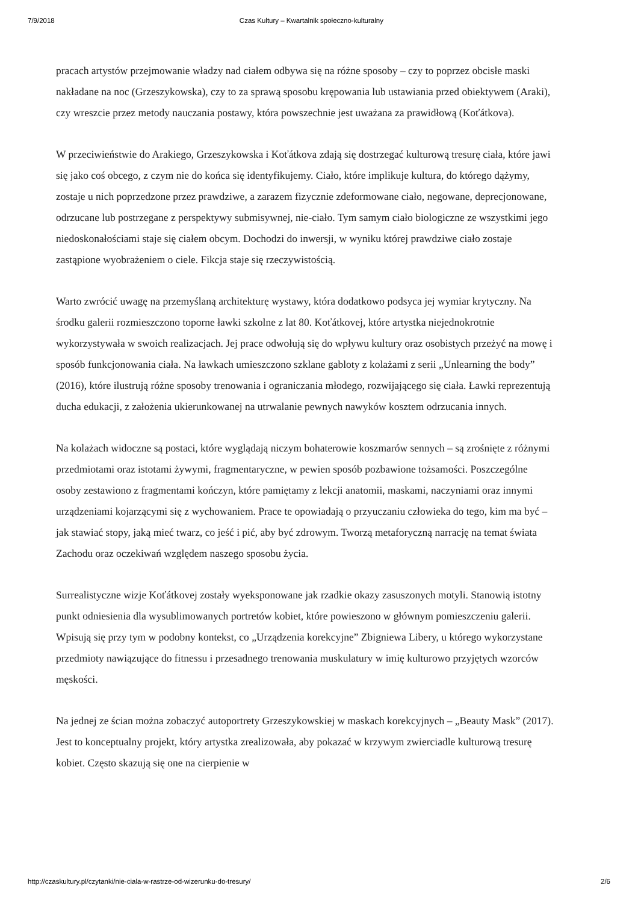7/9/2018 Czas Kultury – Kwartalnik społeczno-kulturalny
pracach artystów przejmowanie władzy nad ciałem odbywa się na różne sposoby – czy to poprzez obcisłe maski nakładane na noc (Grzeszykowska), czy to za sprawą sposobu krępowania lub ustawiania przed obiektywem (Araki), czy wreszcie przez metody nauczania postawy, która powszechnie jest uważana za prawidłową (Koťátkova).
W przeciwieństwie do Arakiego, Grzeszykowska i Koťátkova zdają się dostrzegać kulturową tresurę ciała, które jawi się jako coś obcego, z czym nie do końca się identyfikujemy. Ciało, które implikuje kultura, do którego dążymy, zostaje u nich poprzedzone przez prawdziwe, a zarazem fizycznie zdeformowane ciało, negowane, deprecjonowane, odrzucane lub postrzegane z perspektywy submisywnej, nie-ciało. Tym samym ciało biologiczne ze wszystkimi jego niedoskonałościami staje się ciałem obcym. Dochodzi do inwersji, w wyniku której prawdziwe ciało zostaje zastąpione wyobrażeniem o ciele. Fikcja staje się rzeczywistością.
Warto zwrócić uwagę na przemyślaną architekturę wystawy, która dodatkowo podsyca jej wymiar krytyczny. Na środku galerii rozmieszczono toporne ławki szkolne z lat 80. Koťátkovej, które artystka niejednokrotnie wykorzystywała w swoich realizacjach. Jej prace odwołują się do wpływu kultury oraz osobistych przeżyć na mowę i sposób funkcjonowania ciała. Na ławkach umieszczono szklane gabloty z kolażami z serii „Unlearning the body” (2016), które ilustrują różne sposoby trenowania i ograniczania młodego, rozwijającego się ciała. Ławki reprezentują ducha edukacji, z założenia ukierunkowanej na utrwalanie pewnych nawyków kosztem odrzucania innych.
Na kolażach widoczne są postaci, które wyglądają niczym bohaterowie koszmarów sennych – są zrośnięte z różnymi przedmiotami oraz istotami żywymi, fragmentaryczne, w pewien sposób pozbawione tożsamości. Poszczególne osoby zestawiono z fragmentami kończyn, które pamiętamy z lekcji anatomii, maskami, naczyniami oraz innymi urządzeniami kojarzącymi się z wychowaniem. Prace te opowiadają o przyuczaniu człowieka do tego, kim ma być – jak stawiać stopy, jaką mieć twarz, co jeść i pić, aby być zdrowym. Tworzą metaforyczną narrację na temat świata Zachodu oraz oczekiwań względem naszego sposobu życia.
Surrealistyczne wizje Koťátkovej zostały wyeksponowane jak rzadkie okazy zasuszonych motyli. Stanowią istotny punkt odniesienia dla wysublimowanych portretów kobiet, które powieszono w głównym pomieszczeniu galerii. Wpisują się przy tym w podobny kontekst, co „Urządzenia korekcyjne” Zbigniewa Libery, u którego wykorzystane przedmioty nawiązujące do fitnessu i przesadnego trenowania muskulatury w imię kulturowo przyjętych wzorców męskości.
Na jednej ze ścian można zobaczyć autoportrety Grzeszykowskiej w maskach korekcyjnych – „Beauty Mask” (2017). Jest to konceptualny projekt, który artystka zrealizowała, aby pokazać w krzywym zwierciadle kulturową tresurę kobiet. Często skazują się one na cierpienie w
http://czaskultury.pl/czytanki/nie-ciala-w-rastrze-od-wizerunku-do-tresury/ 2/6